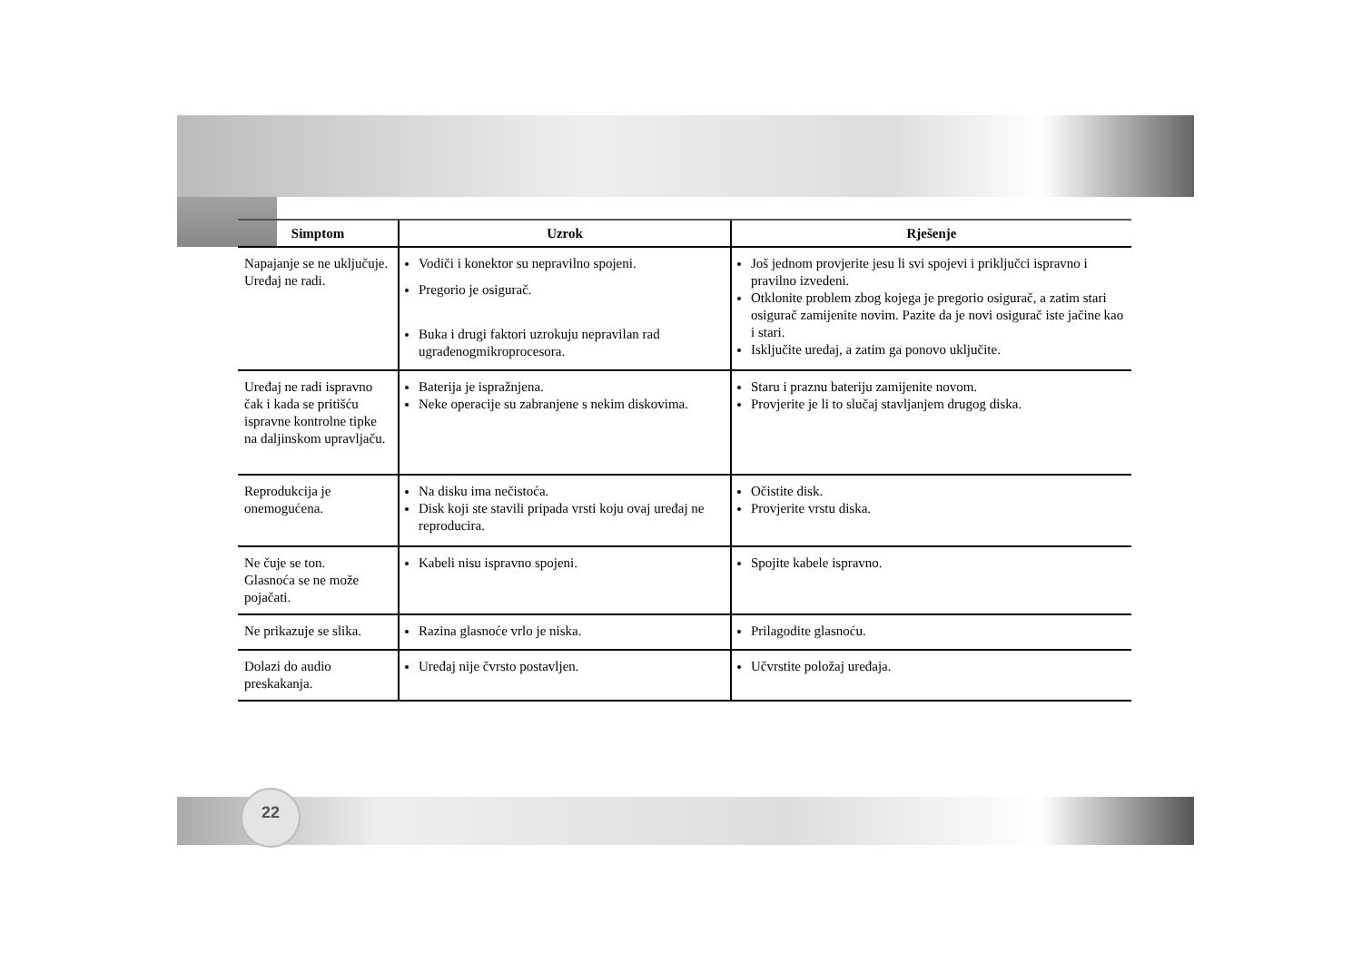| Simptom | Uzrok | Rješenje |
| --- | --- | --- |
| Napajanje se ne uključuje. Uređaj ne radi. | Vodiči i konektor su nepravilno spojeni. Pregorio je osigurač. Buka i drugi faktori uzrokuju nepravilan rad ugrađenogmikroprocesora. | Još jednom provjerite jesu li svi spojevi i priključci ispravno i pravilno izvedeni. Otklonite problem zbog kojega je pregorio osigurač, a zatim stari osigurač zamijenite novim. Pazite da je novi osigurač iste jačine kao i stari. Isključite uređaj, a zatim ga ponovo uključite. |
| Uređaj ne radi ispravno čak i kada se pritišću ispravne kontrolne tipke na daljinskom upravljaču. | Baterija je ispražnjena. Neke operacije su zabranjene s nekim diskovima. | Staru i praznu bateriju zamijenite novom. Provjerite je li to slučaj stavljanjem drugog diska. |
| Reprodukcija je onemogućena. | Na disku ima nečistoća. Disk koji ste stavili pripada vrsti koju ovaj uređaj ne reproducira. | Očistite disk. Provjerite vrstu diska. |
| Ne čuje se ton. Glasnoća se ne može pojačati. | Kabeli nisu ispravno spojeni. | Spojite kabele ispravno. |
| Ne prikazuje se slika. | Razina glasnoće vrlo je niska. | Prilagodite glasnoću. |
| Dolazi do audio preskakanja. | Uređaj nije čvrsto postavljen. | Učvrstite položaj uređaja. |
22